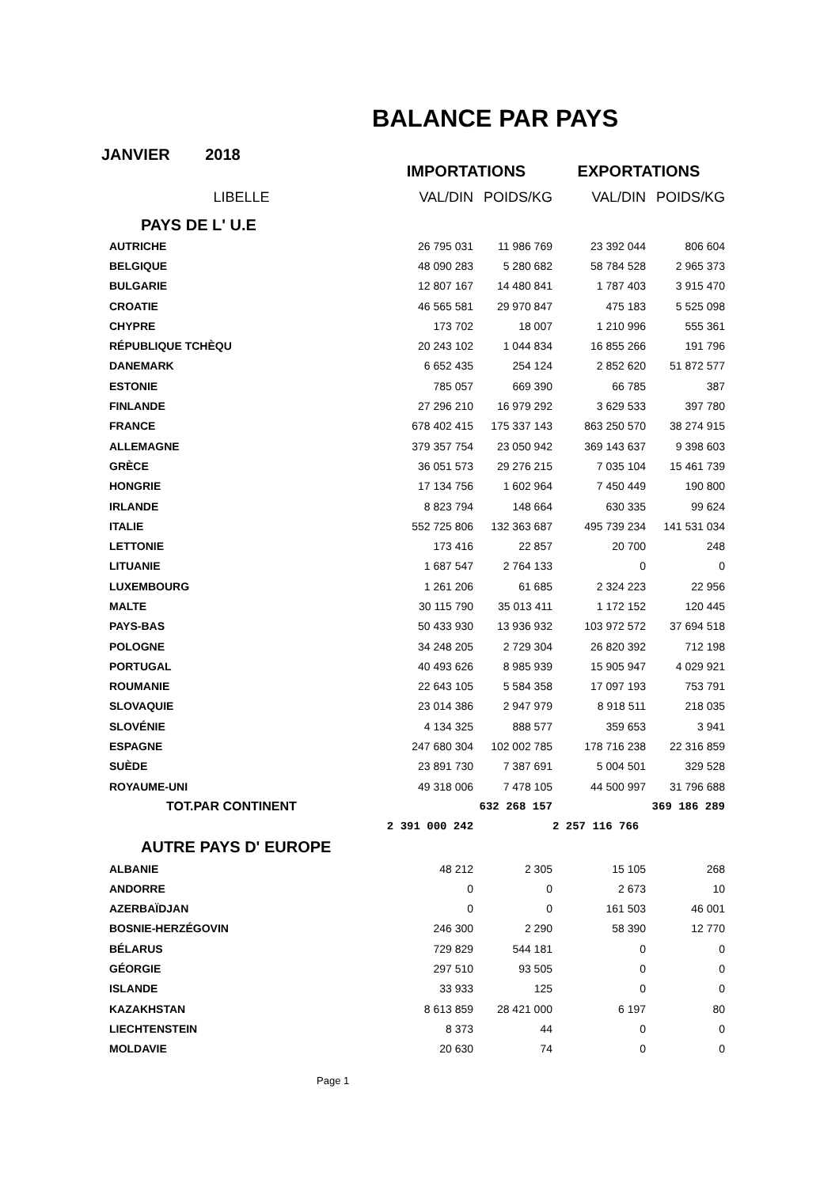BALANCE PAR PAYS
JANVIER 2018
| | IMPORTATIONS | | EXPORTATIONS | |
| --- | --- | --- | --- | --- |
| LIBELLE | VAL/DIN | POIDS/KG | VAL/DIN | POIDS/KG |
| PAYS DE L' U.E | | | | |
| AUTRICHE | 26 795 031 | 11 986 769 | 23 392 044 | 806 604 |
| BELGIQUE | 48 090 283 | 5 280 682 | 58 784 528 | 2 965 373 |
| BULGARIE | 12 807 167 | 14 480 841 | 1 787 403 | 3 915 470 |
| CROATIE | 46 565 581 | 29 970 847 | 475 183 | 5 525 098 |
| CHYPRE | 173 702 | 18 007 | 1 210 996 | 555 361 |
| RÉPUBLIQUE TCHÈQU | 20 243 102 | 1 044 834 | 16 855 266 | 191 796 |
| DANEMARK | 6 652 435 | 254 124 | 2 852 620 | 51 872 577 |
| ESTONIE | 785 057 | 669 390 | 66 785 | 387 |
| FINLANDE | 27 296 210 | 16 979 292 | 3 629 533 | 397 780 |
| FRANCE | 678 402 415 | 175 337 143 | 863 250 570 | 38 274 915 |
| ALLEMAGNE | 379 357 754 | 23 050 942 | 369 143 637 | 9 398 603 |
| GRÈCE | 36 051 573 | 29 276 215 | 7 035 104 | 15 461 739 |
| HONGRIE | 17 134 756 | 1 602 964 | 7 450 449 | 190 800 |
| IRLANDE | 8 823 794 | 148 664 | 630 335 | 99 624 |
| ITALIE | 552 725 806 | 132 363 687 | 495 739 234 | 141 531 034 |
| LETTONIE | 173 416 | 22 857 | 20 700 | 248 |
| LITUANIE | 1 687 547 | 2 764 133 | 0 | 0 |
| LUXEMBOURG | 1 261 206 | 61 685 | 2 324 223 | 22 956 |
| MALTE | 30 115 790 | 35 013 411 | 1 172 152 | 120 445 |
| PAYS-BAS | 50 433 930 | 13 936 932 | 103 972 572 | 37 694 518 |
| POLOGNE | 34 248 205 | 2 729 304 | 26 820 392 | 712 198 |
| PORTUGAL | 40 493 626 | 8 985 939 | 15 905 947 | 4 029 921 |
| ROUMANIE | 22 643 105 | 5 584 358 | 17 097 193 | 753 791 |
| SLOVAQUIE | 23 014 386 | 2 947 979 | 8 918 511 | 218 035 |
| SLOVÉNIE | 4 134 325 | 888 577 | 359 653 | 3 941 |
| ESPAGNE | 247 680 304 | 102 002 785 | 178 716 238 | 22 316 859 |
| SUÈDE | 23 891 730 | 7 387 691 | 5 004 501 | 329 528 |
| ROYAUME-UNI | 49 318 006 | 7 478 105 | 44 500 997 | 31 796 688 |
| TOT.PAR CONTINENT | | 632 268 157 | | 369 186 289 |
| | 2 391 000 242 | | 2 257 116 766 | |
| AUTRE PAYS D' EUROPE | | | | |
| ALBANIE | 48 212 | 2 305 | 15 105 | 268 |
| ANDORRE | 0 | 0 | 2 673 | 10 |
| AZERBAÏDJAN | 0 | 0 | 161 503 | 46 001 |
| BOSNIE-HERZÉGOVIN | 246 300 | 2 290 | 58 390 | 12 770 |
| BÉLARUS | 729 829 | 544 181 | 0 | 0 |
| GÉORGIE | 297 510 | 93 505 | 0 | 0 |
| ISLANDE | 33 933 | 125 | 0 | 0 |
| KAZAKHSTAN | 8 613 859 | 28 421 000 | 6 197 | 80 |
| LIECHTENSTEIN | 8 373 | 44 | 0 | 0 |
| MOLDAVIE | 20 630 | 74 | 0 | 0 |
Page 1